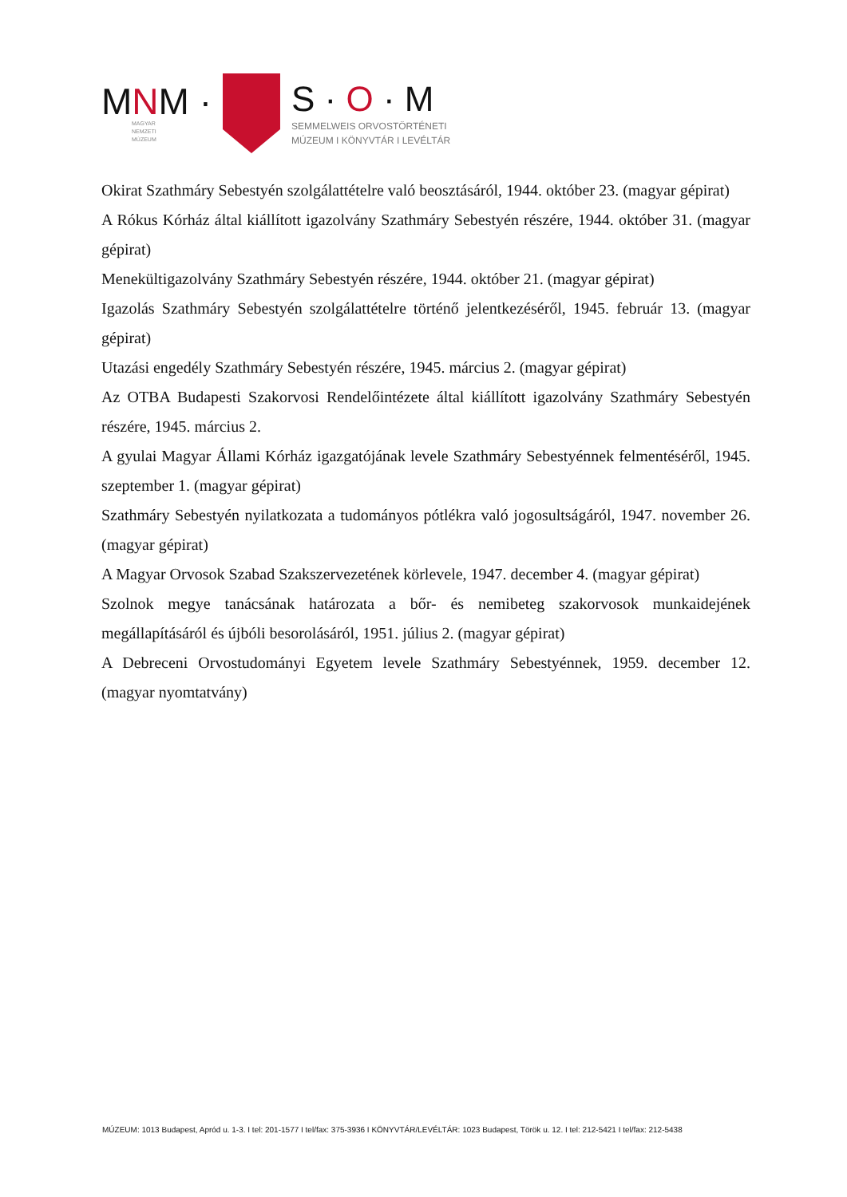MNM ·
MAGYAR
NEMZETI
MÚZEUM
S · O · M
SEMMELWEIS ORVOSTÖRTÉNETI
MÚZEUM I KÖNYVTÁR I LEVÉLTÁR
Okirat Szathmáry Sebestyén szolgálattételre való beosztásáról, 1944. október 23. (magyar gépirat)
A Rókus Kórház által kiállított igazolvány Szathmáry Sebestyén részére, 1944. október 31. (magyar gépirat)
Menekültigazolvány Szathmáry Sebestyén részére, 1944. október 21. (magyar gépirat)
Igazolás Szathmáry Sebestyén szolgálattételre történő jelentkezéséről, 1945. február 13. (magyar gépirat)
Utazási engedély Szathmáry Sebestyén részére, 1945. március 2. (magyar gépirat)
Az OTBA Budapesti Szakorvosi Rendelőintézete által kiállított igazolvány Szathmáry Sebestyén részére, 1945. március 2.
A gyulai Magyar Állami Kórház igazgatójának levele Szathmáry Sebestyénnek felmentéséről, 1945. szeptember 1. (magyar gépirat)
Szathmáry Sebestyén nyilatkozata a tudományos pótlékra való jogosultságáról, 1947. november 26. (magyar gépirat)
A Magyar Orvosok Szabad Szakszervezetének körlevele, 1947. december 4. (magyar gépirat)
Szolnok megye tanácsának határozata a bőr- és nemibeteg szakorvosok munkaidejének megállapításáról és újbóli besorolásáról, 1951. július 2. (magyar gépirat)
A Debreceni Orvostudományi Egyetem levele Szathmáry Sebestyénnek, 1959. december 12. (magyar nyomtatvány)
MÚZEUM: 1013 Budapest, Apród u. 1-3. I tel: 201-1577 I tel/fax: 375-3936 I KÖNYVTÁR/LEVÉLTÁR: 1023 Budapest, Török u. 12. I tel: 212-5421 I tel/fax: 212-5438